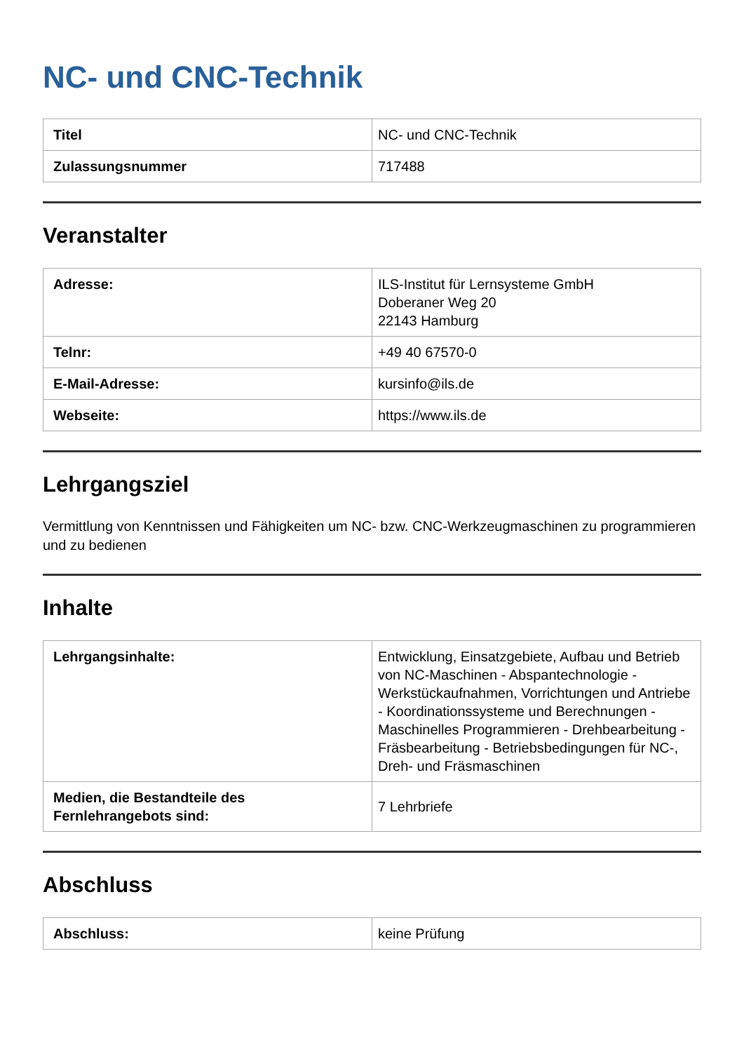NC- und CNC-Technik
| Titel | NC- und CNC-Technik |
| Zulassungsnummer | 717488 |
Veranstalter
| Adresse: | ILS-Institut für Lernsysteme GmbH Doberaner Weg 20 22143 Hamburg |
| Telnr: | +49 40 67570-0 |
| E-Mail-Adresse: | kursinfo@ils.de |
| Webseite: | https://www.ils.de |
Lehrgangsziel
Vermittlung von Kenntnissen und Fähigkeiten um NC- bzw. CNC-Werkzeugmaschinen zu programmieren und zu bedienen
Inhalte
| Lehrgangsinhalte: | Entwicklung, Einsatzgebiete, Aufbau und Betrieb von NC-Maschinen - Abspantechnologie - Werkstückaufnahmen, Vorrichtungen und Antriebe - Koordinationssysteme und Berechnungen - Maschinelles Programmieren - Drehbearbeitung - Fräsbearbeitung - Betriebsbedingungen für NC-, Dreh- und Fräsmaschinen |
| Medien, die Bestandteile des Fernlehrangebots sind: | 7 Lehrbriefe |
Abschluss
| Abschluss: | keine Prüfung |